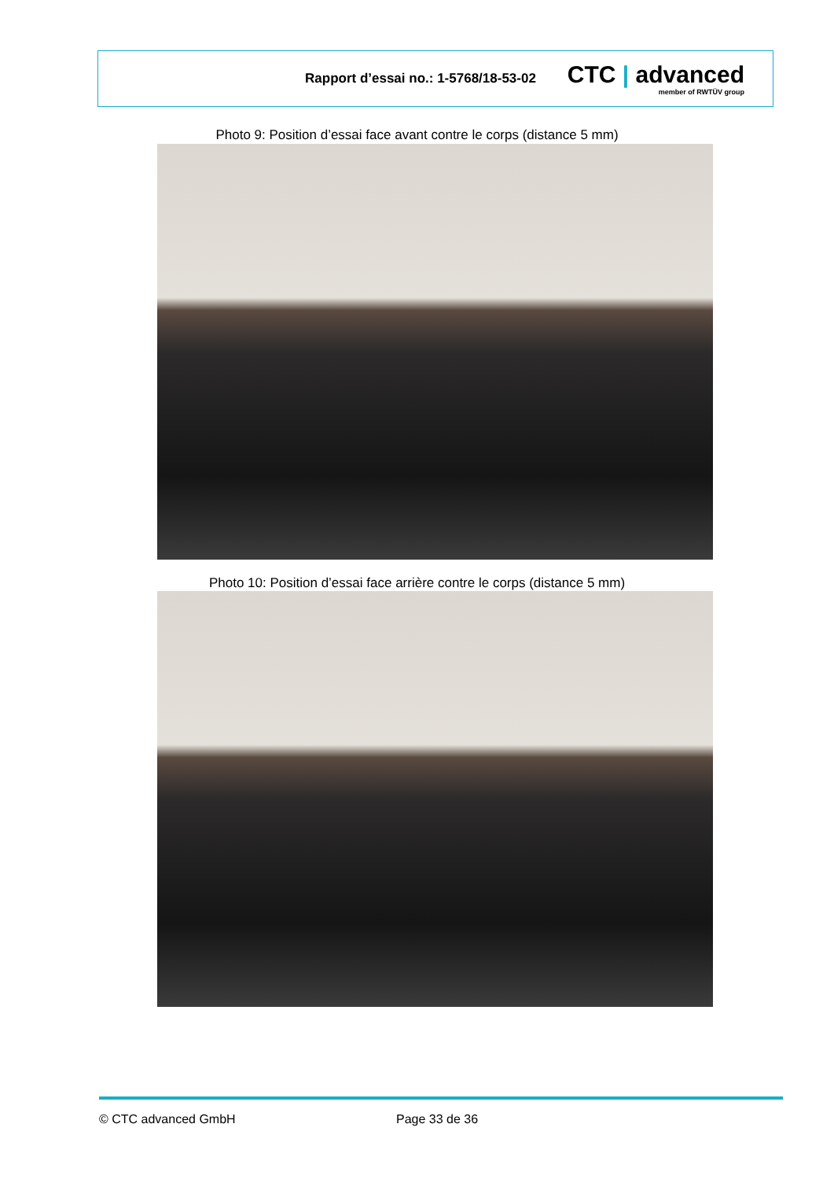Rapport d’essai no.: 1-5768/18-53-02
CTC | advanced
member of RWTÜV group
Photo 9: Position d’essai face avant contre le corps (distance 5 mm)
Photo 10: Position d’essai face arrière contre le corps (distance 5 mm)
© CTC advanced GmbH Page 33 de 36